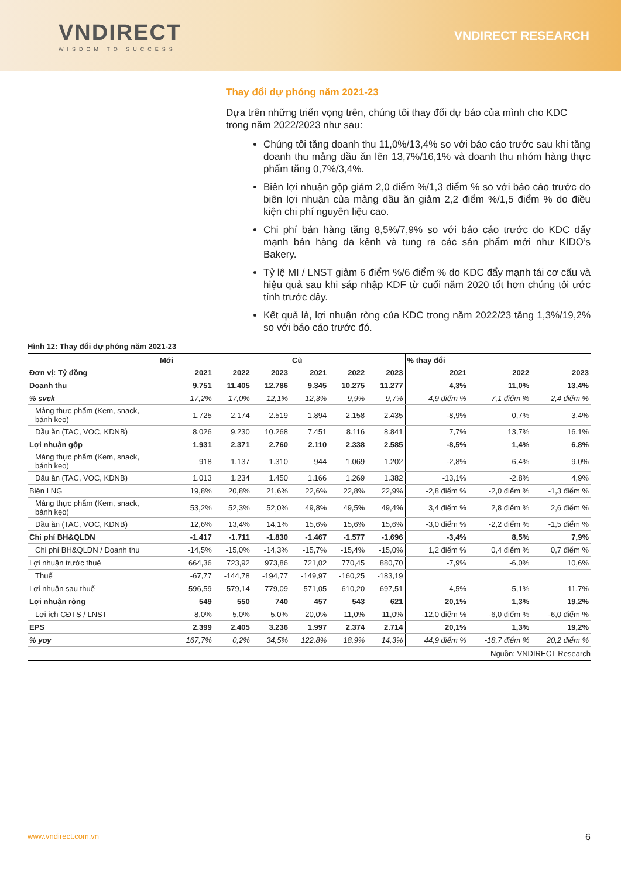VNDIRECT
WISDOM TO SUCCESS
VNDIRECT RESEARCH
Thay đổi dự phóng năm 2021-23
Dựa trên những triển vọng trên, chúng tôi thay đổi dự báo của mình cho KDC trong năm 2022/2023 như sau:
Chúng tôi tăng doanh thu 11,0%/13,4% so với báo cáo trước sau khi tăng doanh thu mảng dầu ăn lên 13,7%/16,1% và doanh thu nhóm hàng thực phẩm tăng 0,7%/3,4%.
Biên lợi nhuận gộp giảm 2,0 điểm %/1,3 điểm % so với báo cáo trước do biên lợi nhuận của mảng dầu ăn giảm 2,2 điểm %/1,5 điểm % do điều kiện chi phí nguyên liệu cao.
Chi phí bán hàng tăng 8,5%/7,9% so với báo cáo trước do KDC đẩy mạnh bán hàng đa kênh và tung ra các sản phẩm mới như KIDO’s Bakery.
Tỷ lệ MI / LNST giảm 6 điểm %/6 điểm % do KDC đẩy mạnh tái cơ cấu và hiệu quả sau khi sáp nhập KDF từ cuối năm 2020 tốt hơn chúng tôi ước tính trước đây.
Kết quả là, lợi nhuận ròng của KDC trong năm 2022/23 tăng 1,3%/19,2% so với báo cáo trước đó.
Hình 12: Thay đổi dự phóng năm 2021-23
| Mới | | | | Cũ | | | % thay đổi | | |
| --- | --- | --- | --- | --- | --- | --- | --- | --- | --- |
| Đơn vị: Tỷ đồng | 2021 | 2022 | 2023 | 2021 | 2022 | 2023 | 2021 | 2022 | 2023 |
| Doanh thu | 9.751 | 11.405 | 12.786 | 9.345 | 10.275 | 11.277 | 4,3% | 11,0% | 13,4% |
| % svck | 17,2% | 17,0% | 12,1% | 12,3% | 9,9% | 9,7% | 4,9 điểm % | 7,1 điểm % | 2,4 điểm % |
| Mảng thực phẩm (Kem, snack, bánh kẹo) | 1.725 | 2.174 | 2.519 | 1.894 | 2.158 | 2.435 | -8,9% | 0,7% | 3,4% |
| Dầu ăn (TAC, VOC, KDNB) | 8.026 | 9.230 | 10.268 | 7.451 | 8.116 | 8.841 | 7,7% | 13,7% | 16,1% |
| Lợi nhuận gộp | 1.931 | 2.371 | 2.760 | 2.110 | 2.338 | 2.585 | -8,5% | 1,4% | 6,8% |
| Mảng thực phẩm (Kem, snack, bánh kẹo) | 918 | 1.137 | 1.310 | 944 | 1.069 | 1.202 | -2,8% | 6,4% | 9,0% |
| Dầu ăn (TAC, VOC, KDNB) | 1.013 | 1.234 | 1.450 | 1.166 | 1.269 | 1.382 | -13,1% | -2,8% | 4,9% |
| Biên LNG | 19,8% | 20,8% | 21,6% | 22,6% | 22,8% | 22,9% | -2,8 điểm % | -2,0 điểm % | -1,3 điểm % |
| Mảng thực phẩm (Kem, snack, bánh kẹo) | 53,2% | 52,3% | 52,0% | 49,8% | 49,5% | 49,4% | 3,4 điểm % | 2,8 điểm % | 2,6 điểm % |
| Dầu ăn (TAC, VOC, KDNB) | 12,6% | 13,4% | 14,1% | 15,6% | 15,6% | 15,6% | -3,0 điểm % | -2,2 điểm % | -1,5 điểm % |
| Chi phí BH&QLDN | -1.417 | -1.711 | -1.830 | -1.467 | -1.577 | -1.696 | -3,4% | 8,5% | 7,9% |
| Chi phí BH&QLDN / Doanh thu | -14,5% | -15,0% | -14,3% | -15,7% | -15,4% | -15,0% | 1,2 điểm % | 0,4 điểm % | 0,7 điểm % |
| Lợi nhuận trước thuế | 664,36 | 723,92 | 973,86 | 721,02 | 770,45 | 880,70 | -7,9% | -6,0% | 10,6% |
| Thuế | -67,77 | -144,78 | -194,77 | -149,97 | -160,25 | -183,19 | | | |
| Lợi nhuận sau thuế | 596,59 | 579,14 | 779,09 | 571,05 | 610,20 | 697,51 | 4,5% | -5,1% | 11,7% |
| Lợi nhuận ròng | 549 | 550 | 740 | 457 | 543 | 621 | 20,1% | 1,3% | 19,2% |
| Lợi ích CĐTS / LNST | 8,0% | 5,0% | 5,0% | 20,0% | 11,0% | 11,0% | -12,0 điểm % | -6,0 điểm % | -6,0 điểm % |
| EPS | 2.399 | 2.405 | 3.236 | 1.997 | 2.374 | 2.714 | 20,1% | 1,3% | 19,2% |
| % yoy | 167,7% | 0,2% | 34,5% | 122,8% | 18,9% | 14,3% | 44,9 điểm % | -18,7 điểm % | 20,2 điểm % |
Nguồn: VNDIRECT Research
www.vndirect.com.vn 6